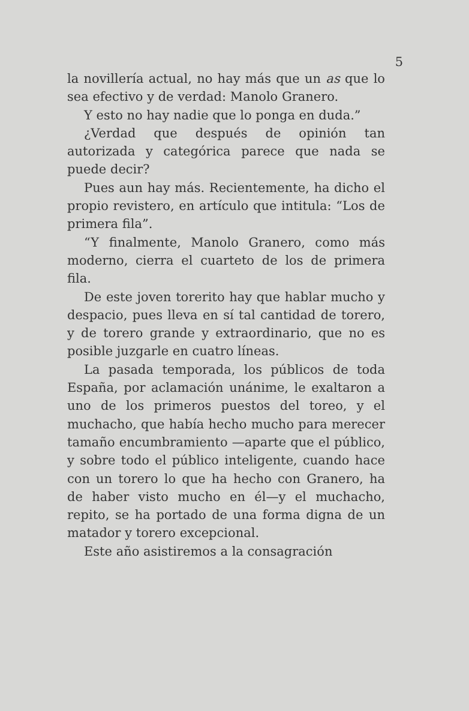5
la novillería actual, no hay más que un as que lo sea efectivo y de verdad: Manolo Granero.
Y esto no hay nadie que lo ponga en duda.”
¿Verdad que después de opinión tan autorizada y categórica parece que nada se puede decir?
Pues aun hay más. Recientemente, ha dicho el propio revistero, en artículo que intitula: “Los de primera fila”.
“Y finalmente, Manolo Granero, como más moderno, cierra el cuarteto de los de primera fila.
De este joven torerito hay que hablar mucho y despacio, pues lleva en sí tal cantidad de torero, y de torero grande y extraordinario, que no es posible juzgarle en cuatro líneas.
La pasada temporada, los públicos de toda España, por aclamación unánime, le exaltaron a uno de los primeros puestos del toreo, y el muchacho, que había hecho mucho para merecer tamaño encumbramiento —aparte que el público, y sobre todo el público inteligente, cuando hace con un torero lo que ha hecho con Granero, ha de haber visto mucho en él—y el muchacho, repito, se ha portado de una forma digna de un matador y torero excepcional.
Este año asistiremos a la consagración